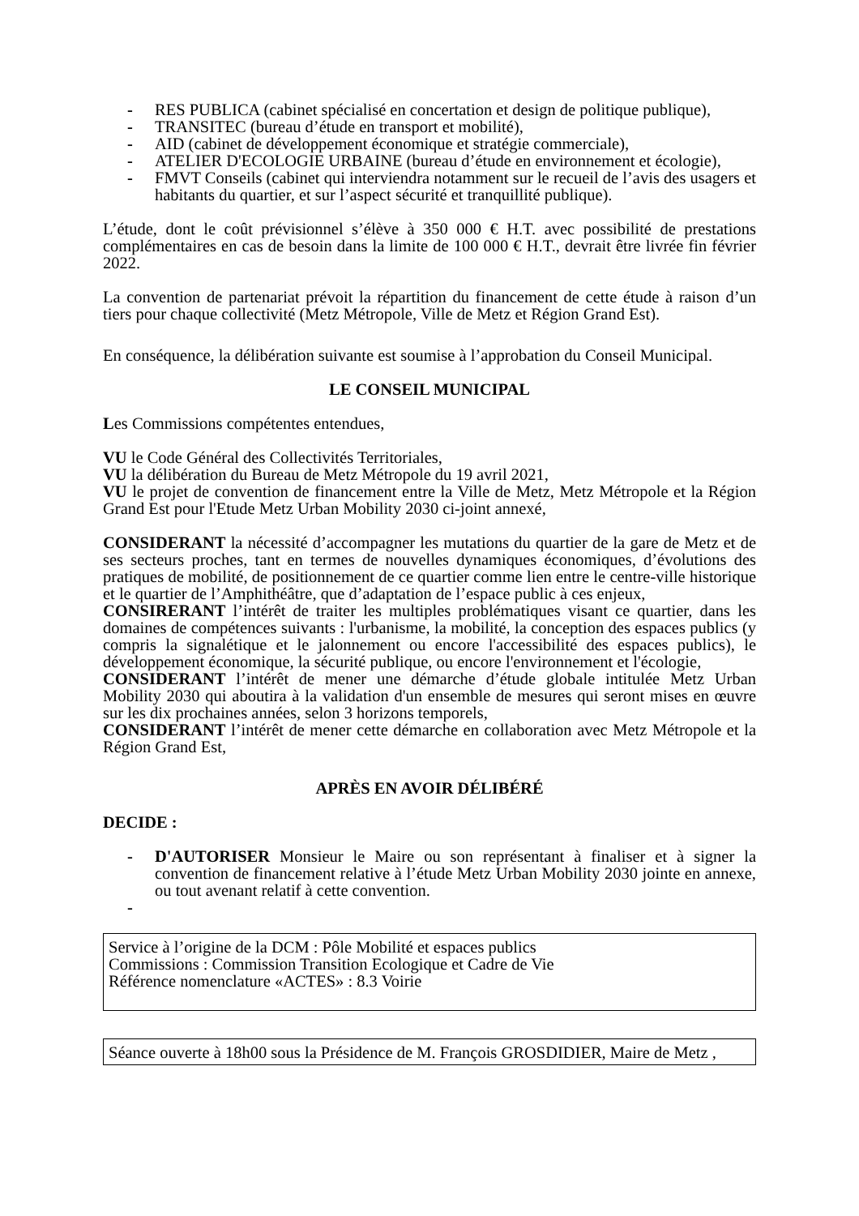- RES PUBLICA (cabinet spécialisé en concertation et design de politique publique),
- TRANSITEC (bureau d’étude en transport et mobilité),
- AID (cabinet de développement économique et stratégie commerciale),
- ATELIER D'ECOLOGIE URBAINE (bureau d’étude en environnement et écologie),
- FMVT Conseils (cabinet qui interviendra notamment sur le recueil de l’avis des usagers et habitants du quartier, et sur l’aspect sécurité et tranquillité publique).
L’étude, dont le coût prévisionnel s’élève à 350 000 € H.T. avec possibilité de prestations complémentaires en cas de besoin dans la limite de 100 000 € H.T., devrait être livrée fin février 2022.
La convention de partenariat prévoit la répartition du financement de cette étude à raison d’un tiers pour chaque collectivité (Metz Métropole, Ville de Metz et Région Grand Est).
En conséquence, la délibération suivante est soumise à l’approbation du Conseil Municipal.
LE CONSEIL MUNICIPAL
Les Commissions compétentes entendues,
VU le Code Général des Collectivités Territoriales,
VU la délibération du Bureau de Metz Métropole du 19 avril 2021,
VU le projet de convention de financement entre la Ville de Metz, Metz Métropole et la Région Grand Est pour l'Etude Metz Urban Mobility 2030 ci-joint annexé,
CONSIDERANT la nécessité d’accompagner les mutations du quartier de la gare de Metz et de ses secteurs proches, tant en termes de nouvelles dynamiques économiques, d’évolutions des pratiques de mobilité, de positionnement de ce quartier comme lien entre le centre-ville historique et le quartier de l’Amphithéâtre, que d’adaptation de l’espace public à ces enjeux,
CONSIRERANT l’intérêt de traiter les multiples problématiques visant ce quartier, dans les domaines de compétences suivants : l'urbanisme, la mobilité, la conception des espaces publics (y compris la signalétique et le jalonnement ou encore l'accessibilité des espaces publics), le développement économique, la sécurité publique, ou encore l'environnement et l'écologie,
CONSIDERANT l’intérêt de mener une démarche d’étude globale intitulée Metz Urban Mobility 2030 qui aboutira à la validation d'un ensemble de mesures qui seront mises en œuvre sur les dix prochaines années, selon 3 horizons temporels,
CONSIDERANT l’intérêt de mener cette démarche en collaboration avec Metz Métropole et la Région Grand Est,
APRÈS EN AVOIR DÉLIBÉRÉ
DECIDE :
- D'AUTORISER Monsieur le Maire ou son représentant à finaliser et à signer la convention de financement relative à l’étude Metz Urban Mobility 2030 jointe en annexe, ou tout avenant relatif à cette convention.
-
Service à l’origine de la DCM : Pôle Mobilité et espaces publics
Commissions : Commission Transition Ecologique et Cadre de Vie
Référence nomenclature «ACTES» : 8.3 Voirie
Séance ouverte à 18h00 sous la Présidence de M. François GROSDIDIER, Maire de Metz ,